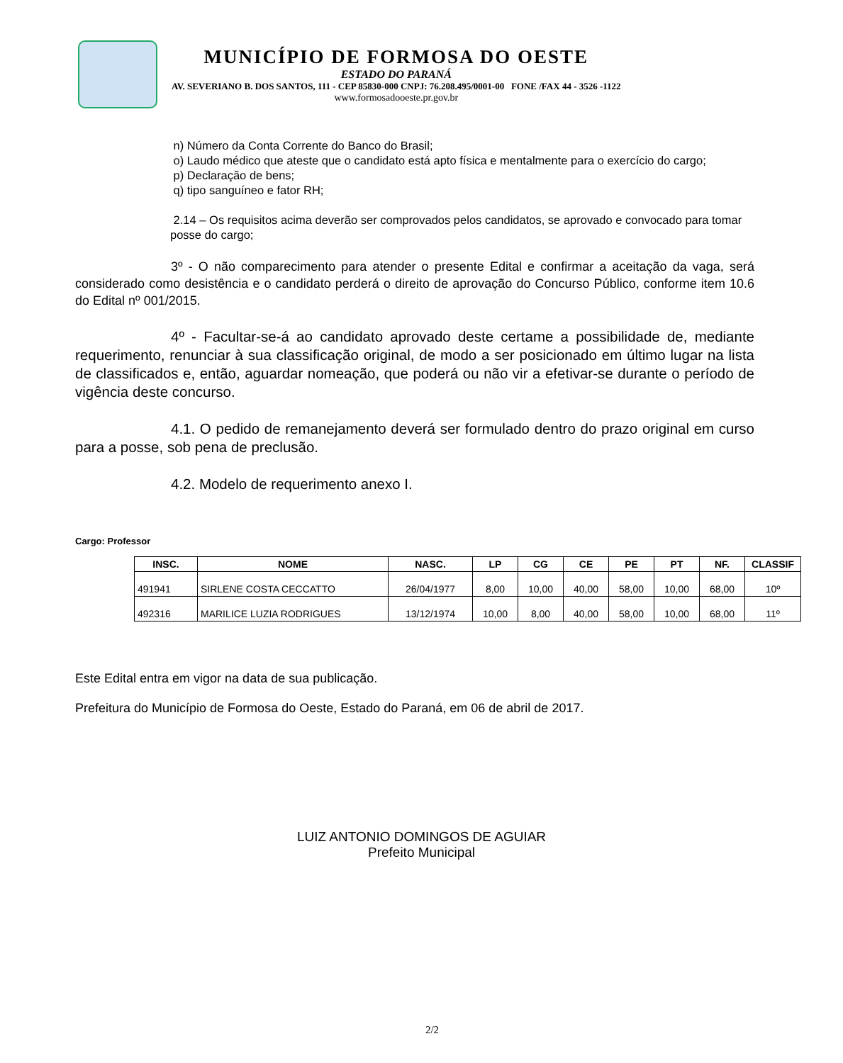MUNICÍPIO DE FORMOSA DO OESTE
ESTADO DO PARANÁ
AV. SEVERIANO B. DOS SANTOS, 111 - CEP 85830-000 CNPJ: 76.208.495/0001-00 FONE /FAX 44 - 3526 -1122
www.formosadooeste.pr.gov.br
n) Número da Conta Corrente do Banco do Brasil;
o) Laudo médico que ateste que o candidato está apto física e mentalmente para o exercício do cargo;
p) Declaração de bens;
q) tipo sanguíneo e fator RH;
2.14 – Os requisitos acima deverão ser comprovados pelos candidatos, se aprovado e convocado para tomar posse do cargo;
3º - O não comparecimento para atender o presente Edital e confirmar a aceitação da vaga, será considerado como desistência e o candidato perderá o direito de aprovação do Concurso Público, conforme item 10.6 do Edital nº 001/2015.
4º - Facultar-se-á ao candidato aprovado deste certame a possibilidade de, mediante requerimento, renunciar à sua classificação original, de modo a ser posicionado em último lugar na lista de classificados e, então, aguardar nomeação, que poderá ou não vir a efetivar-se durante o período de vigência deste concurso.
4.1. O pedido de remanejamento deverá ser formulado dentro do prazo original em curso para a posse, sob pena de preclusão.
4.2. Modelo de requerimento anexo I.
Cargo: Professor
| INSC. | NOME | NASC. | LP | CG | CE | PE | PT | NF. | CLASSIF |
| --- | --- | --- | --- | --- | --- | --- | --- | --- | --- |
| 491941 | SIRLENE COSTA CECCATTO | 26/04/1977 | 8,00 | 10,00 | 40,00 | 58,00 | 10,00 | 68,00 | 10º |
| 492316 | MARILICE LUZIA RODRIGUES | 13/12/1974 | 10,00 | 8,00 | 40,00 | 58,00 | 10,00 | 68,00 | 11º |
Este Edital entra em vigor na data de sua publicação.
Prefeitura do Município de Formosa do Oeste, Estado do Paraná, em 06 de abril de 2017.
LUIZ ANTONIO DOMINGOS DE AGUIAR
Prefeito Municipal
2/2